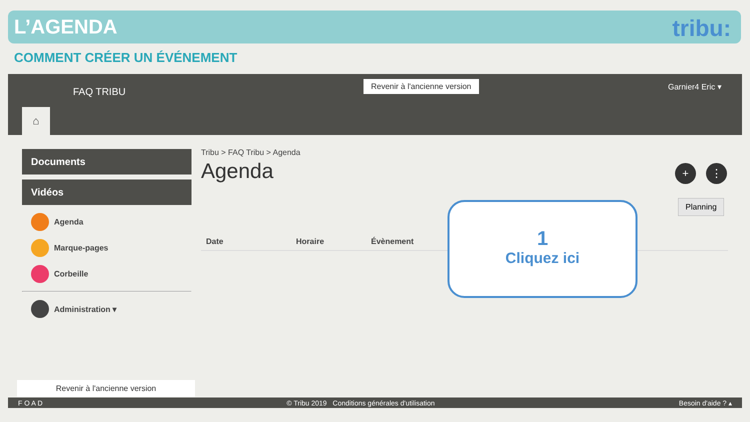L’AGENDA
tribu:
COMMENT CRÉER UN ÉVÉNEMENT
FAQ TRIBU
Revenir à l'ancienne version Garnier4 Eric ▾
⌂
Documents
Vidéos
Agenda
Marque-pages
Corbeille
Administration ▾
Tribu > FAQ Tribu > Agenda
Agenda
+ ⋮
| Date | Horaire | Évènement |
| --- | --- | --- |
Planning
1
Cliquez ici
Revenir à l'ancienne version
F O A D © Tribu 2019 Conditions générales d'utilisation Besoin d'aide ? ▴